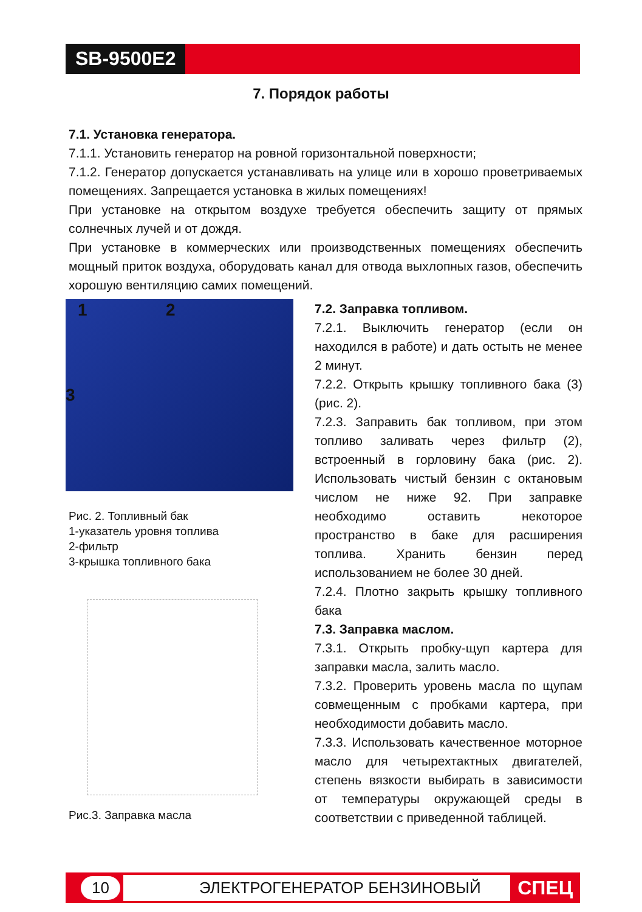SB-9500E2
7. Порядок работы
7.1. Установка генератора.
7.1.1. Установить генератор на ровной горизонтальной поверхности;
7.1.2. Генератор допускается устанавливать на улице или в хорошо проветриваемых помещениях. Запрещается установка в жилых помещениях!
При установке на открытом воздухе требуется обеспечить защиту от прямых солнечных лучей и от дождя.
При установке в коммерческих или производственных помещениях обеспечить мощный приток воздуха, оборудовать канал для отвода выхлопных газов, обеспечить хорошую вентиляцию самих помещений.
1 2
3
Рис. 2. Топливный бак
1-указатель уровня топлива
2-фильтр
3-крышка топливного бака
Рис.3. Заправка масла
7.2. Заправка топливом.
7.2.1. Выключить генератор (если он находился в работе) и дать остыть не менее 2 минут.
7.2.2. Открыть крышку топливного бака (3) (рис. 2).
7.2.3. Заправить бак топливом, при этом топливо заливать через фильтр (2), встроенный в горловину бака (рис. 2). Использовать чистый бензин с октановым числом не ниже 92. При заправке необходимо оставить некоторое пространство в баке для расширения топлива. Хранить бензин перед использованием не более 30 дней.
7.2.4. Плотно закрыть крышку топливного бака
7.3. Заправка маслом.
7.3.1. Открыть пробку-щуп картера для заправки масла, залить масло.
7.3.2. Проверить уровень масла по щупам совмещенным с пробками картера, при необходимости добавить масло.
7.3.3. Использовать качественное моторное масло для четырехтактных двигателей, степень вязкости выбирать в зависимости от температуры окружающей среды в соответствии с приведенной таблицей.
10 ЭЛЕКТРОГЕНЕРАТОР БЕНЗИНОВЫЙ СПЕЦ